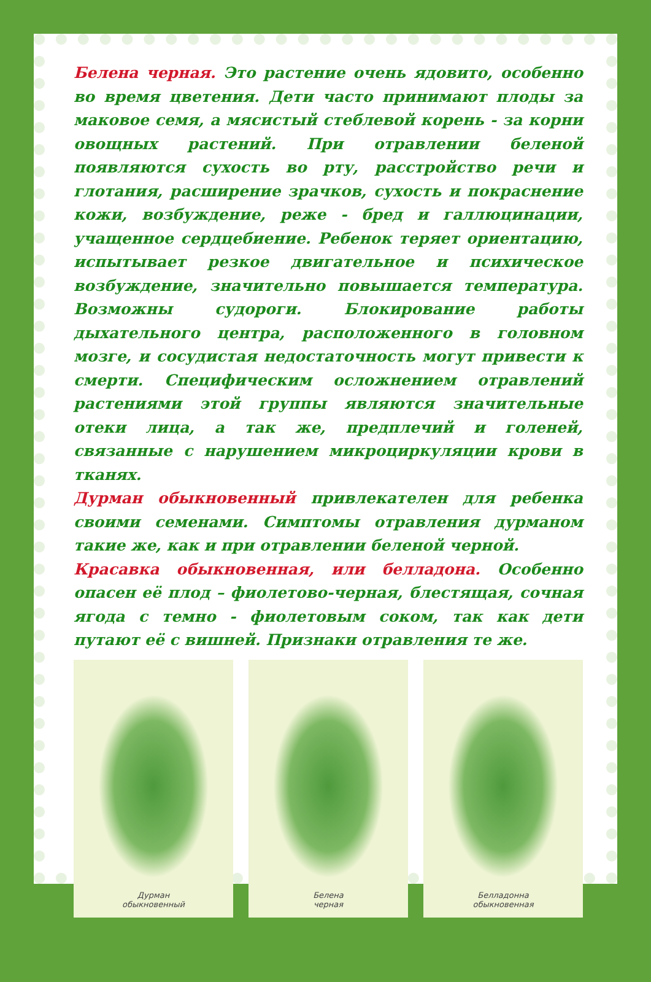Белена черная. Это растение очень ядовито, особенно во время цветения. Дети часто принимают плоды за маковое семя, а мясистый стеблевой корень - за корни овощных растений. При отравлении беленой появляются сухость во рту, расстройство речи и глотания, расширение зрачков, сухость и покраснение кожи, возбуждение, реже - бред и галлюцинации, учащенное сердцебиение. Ребенок теряет ориентацию, испытывает резкое двигательное и психическое возбуждение, значительно повышается температура. Возможны судороги. Блокирование работы дыхательного центра, расположенного в головном мозге, и сосудистая недостаточность могут привести к смерти. Специфическим осложнением отравлений растениями этой группы являются значительные отеки лица, а так же, предплечий и голеней, связанные с нарушением микроциркуляции крови в тканях.
Дурман обыкновенный привлекателен для ребенка своими семенами. Симптомы отравления дурманом такие же, как и при отравлении беленой черной.
Красавка обыкновенная, или белладона. Особенно опасен её плод – фиолетово-черная, блестящая, сочная ягода с темно - фиолетовым соком, так как дети путают её с вишней. Признаки отравления те же.
Дурман
обыкновенный
Белена
черная
Белладонна
обыкновенная